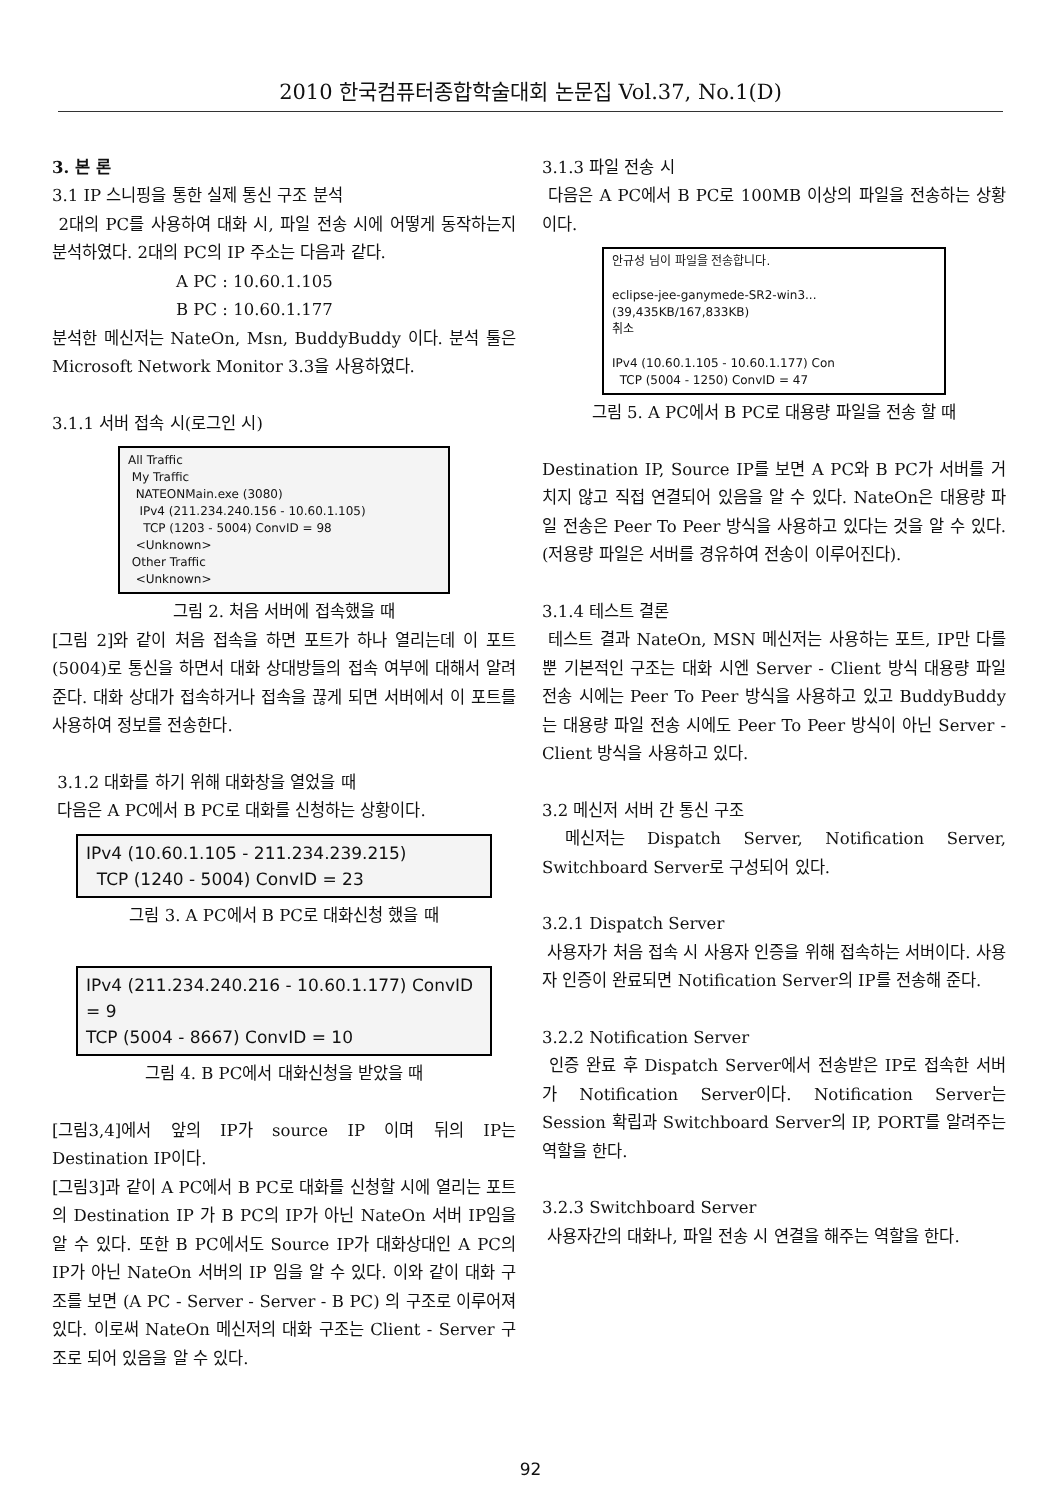2010 한국컴퓨터종합학술대회 논문집 Vol.37, No.1(D)
3. 본 론
3.1 IP 스니핑을 통한 실제 통신 구조 분석
2대의 PC를 사용하여 대화 시, 파일 전송 시에 어떻게 동작하는지 분석하였다. 2대의 PC의 IP 주소는 다음과 같다.
A PC : 10.60.1.105
B PC : 10.60.1.177
분석한 메신저는 NateOn, Msn, BuddyBuddy 이다. 분석 툴은 Microsoft Network Monitor 3.3을 사용하였다.
3.1.1 서버 접속 시(로그인 시)
All Traffic
My Traffic
NATEONMain.exe (3080)
IPv4 (211.234.240.156 - 10.60.1.105)
TCP (1203 - 5004) ConvID = 98
<Unknown>
Other Traffic
<Unknown>
그림 2. 처음 서버에 접속했을 때
[그림 2]와 같이 처음 접속을 하면 포트가 하나 열리는데 이 포트(5004)로 통신을 하면서 대화 상대방들의 접속 여부에 대해서 알려준다. 대화 상대가 접속하거나 접속을 끊게 되면 서버에서 이 포트를 사용하여 정보를 전송한다.
3.1.2 대화를 하기 위해 대화창을 열었을 때
다음은 A PC에서 B PC로 대화를 신청하는 상황이다.
IPv4 (10.60.1.105 - 211.234.239.215)
TCP (1240 - 5004) ConvID = 23
그림 3. A PC에서 B PC로 대화신청 했을 때
IPv4 (211.234.240.216 - 10.60.1.177) ConvID = 9
TCP (5004 - 8667) ConvID = 10
그림 4. B PC에서 대화신청을 받았을 때
[그림3,4]에서 앞의 IP가 source IP 이며 뒤의 IP는 Destination IP이다.
[그림3]과 같이 A PC에서 B PC로 대화를 신청할 시에 열리는 포트의 Destination IP 가 B PC의 IP가 아닌 NateOn 서버 IP임을 알 수 있다. 또한 B PC에서도 Source IP가 대화상대인 A PC의 IP가 아닌 NateOn 서버의 IP 임을 알 수 있다. 이와 같이 대화 구조를 보면 (A PC - Server - Server - B PC) 의 구조로 이루어져 있다. 이로써 NateOn 메신저의 대화 구조는 Client - Server 구조로 되어 있음을 알 수 있다.
3.1.3 파일 전송 시
다음은 A PC에서 B PC로 100MB 이상의 파일을 전송하는 상황이다.
안규성 님이 파일을 전송합니다.
eclipse-jee-ganymede-SR2-win3...
(39,435KB/167,833KB)
취소
IPv4 (10.60.1.105 - 10.60.1.177) Con
TCP (5004 - 1250) ConvID = 47
그림 5. A PC에서 B PC로 대용량 파일을 전송 할 때
Destination IP, Source IP를 보면 A PC와 B PC가 서버를 거치지 않고 직접 연결되어 있음을 알 수 있다. NateOn은 대용량 파일 전송은 Peer To Peer 방식을 사용하고 있다는 것을 알 수 있다. (저용량 파일은 서버를 경유하여 전송이 이루어진다).
3.1.4 테스트 결론
테스트 결과 NateOn, MSN 메신저는 사용하는 포트, IP만 다를 뿐 기본적인 구조는 대화 시엔 Server - Client 방식 대용량 파일 전송 시에는 Peer To Peer 방식을 사용하고 있고 BuddyBuddy는 대용량 파일 전송 시에도 Peer To Peer 방식이 아닌 Server - Client 방식을 사용하고 있다.
3.2 메신저 서버 간 통신 구조
메신저는 Dispatch Server, Notification Server, Switchboard Server로 구성되어 있다.
3.2.1 Dispatch Server
사용자가 처음 접속 시 사용자 인증을 위해 접속하는 서버이다. 사용자 인증이 완료되면 Notification Server의 IP를 전송해 준다.
3.2.2 Notification Server
인증 완료 후 Dispatch Server에서 전송받은 IP로 접속한 서버가 Notification Server이다. Notification Server는 Session 확립과 Switchboard Server의 IP, PORT를 알려주는 역할을 한다.
3.2.3 Switchboard Server
사용자간의 대화나, 파일 전송 시 연결을 해주는 역할을 한다.
92